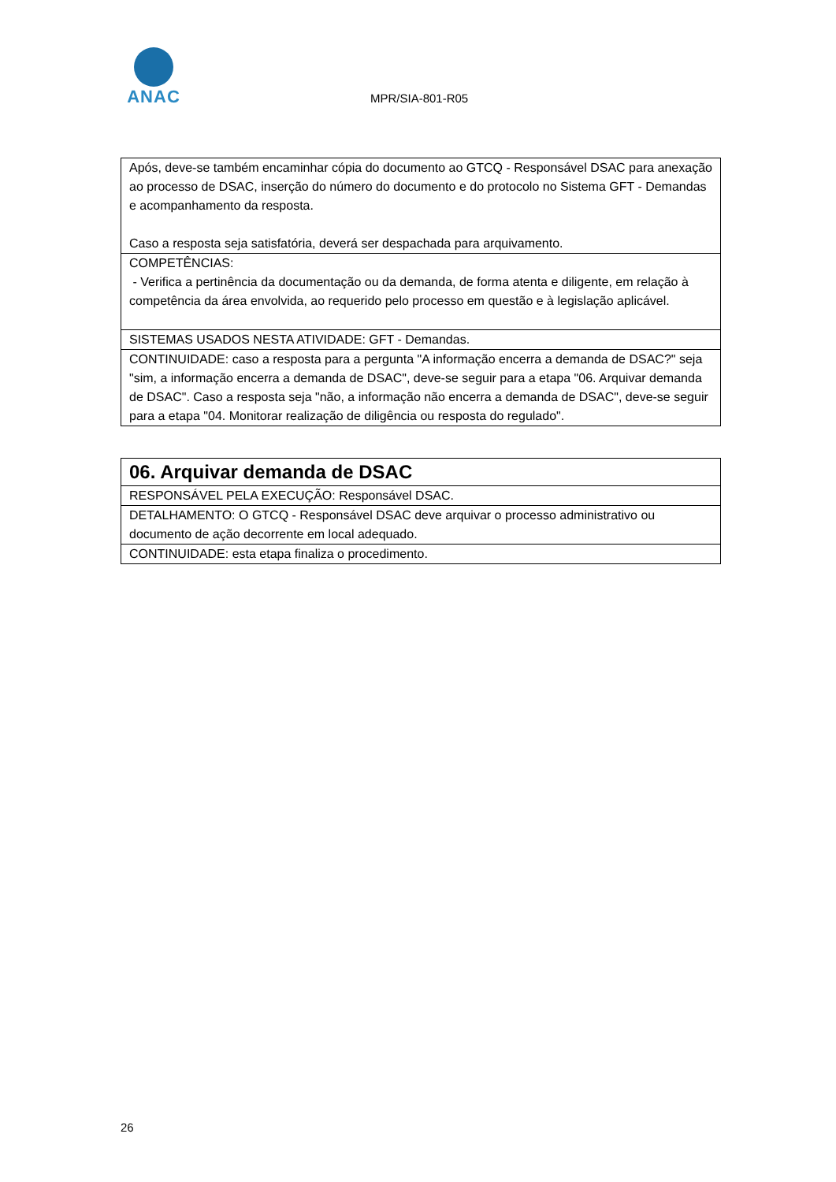ANAC
MPR/SIA-801-R05
| Após, deve-se também encaminhar cópia do documento ao GTCQ - Responsável DSAC para anexação ao processo de DSAC, inserção do número do documento e do protocolo no Sistema GFT - Demandas e acompanhamento da resposta. Caso a resposta seja satisfatória, deverá ser despachada para arquivamento. |
| COMPETÊNCIAS: - Verifica a pertinência da documentação ou da demanda, de forma atenta e diligente, em relação à competência da área envolvida, ao requerido pelo processo em questão e à legislação aplicável. |
| SISTEMAS USADOS NESTA ATIVIDADE: GFT - Demandas. |
| CONTINUIDADE: caso a resposta para a pergunta "A informação encerra a demanda de DSAC?" seja "sim, a informação encerra a demanda de DSAC", deve-se seguir para a etapa "06. Arquivar demanda de DSAC". Caso a resposta seja "não, a informação não encerra a demanda de DSAC", deve-se seguir para a etapa "04. Monitorar realização de diligência ou resposta do regulado". |
| 06. Arquivar demanda de DSAC |
| RESPONSÁVEL PELA EXECUÇÃO: Responsável DSAC. |
| DETALHAMENTO: O GTCQ - Responsável DSAC deve arquivar o processo administrativo ou documento de ação decorrente em local adequado. |
| CONTINUIDADE: esta etapa finaliza o procedimento. |
26